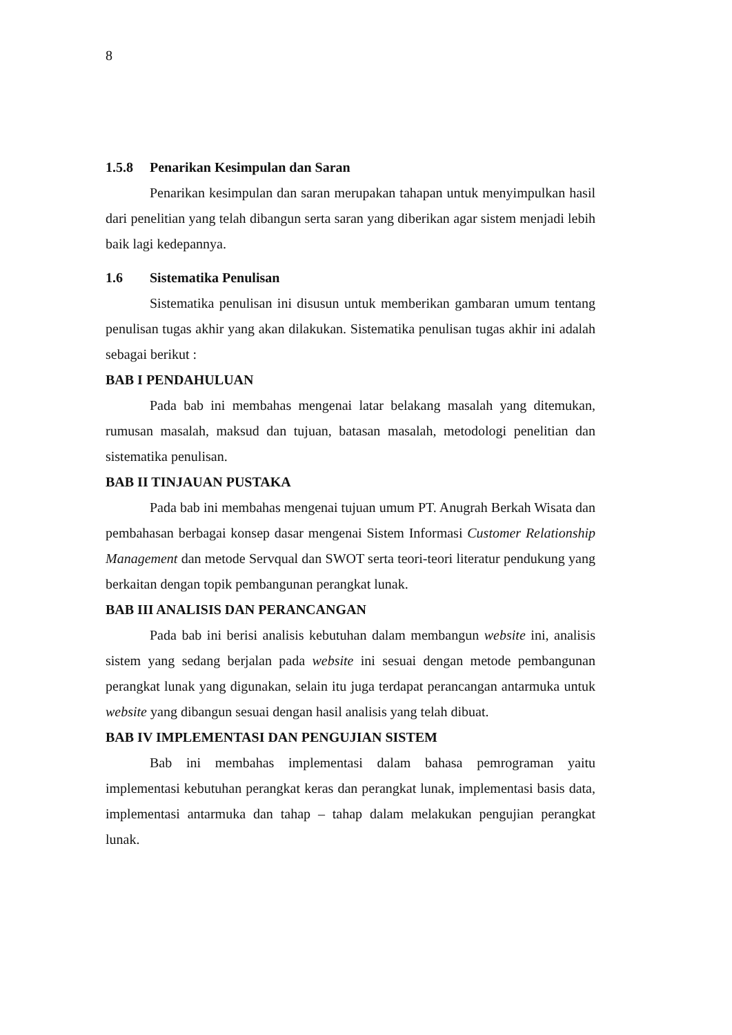8
1.5.8 Penarikan Kesimpulan dan Saran
Penarikan kesimpulan dan saran merupakan tahapan untuk menyimpulkan hasil dari penelitian yang telah dibangun serta saran yang diberikan agar sistem menjadi lebih baik lagi kedepannya.
1.6 Sistematika Penulisan
Sistematika penulisan ini disusun untuk memberikan gambaran umum tentang penulisan tugas akhir yang akan dilakukan. Sistematika penulisan tugas akhir ini adalah sebagai berikut :
BAB I PENDAHULUAN
Pada bab ini membahas mengenai latar belakang masalah yang ditemukan, rumusan masalah, maksud dan tujuan, batasan masalah, metodologi penelitian dan sistematika penulisan.
BAB II TINJAUAN PUSTAKA
Pada bab ini membahas mengenai tujuan umum PT. Anugrah Berkah Wisata dan pembahasan berbagai konsep dasar mengenai Sistem Informasi Customer Relationship Management dan metode Servqual dan SWOT serta teori-teori literatur pendukung yang berkaitan dengan topik pembangunan perangkat lunak.
BAB III ANALISIS DAN PERANCANGAN
Pada bab ini berisi analisis kebutuhan dalam membangun website ini, analisis sistem yang sedang berjalan pada website ini sesuai dengan metode pembangunan perangkat lunak yang digunakan, selain itu juga terdapat perancangan antarmuka untuk website yang dibangun sesuai dengan hasil analisis yang telah dibuat.
BAB IV IMPLEMENTASI DAN PENGUJIAN SISTEM
Bab ini membahas implementasi dalam bahasa pemrograman yaitu implementasi kebutuhan perangkat keras dan perangkat lunak, implementasi basis data, implementasi antarmuka dan tahap – tahap dalam melakukan pengujian perangkat lunak.